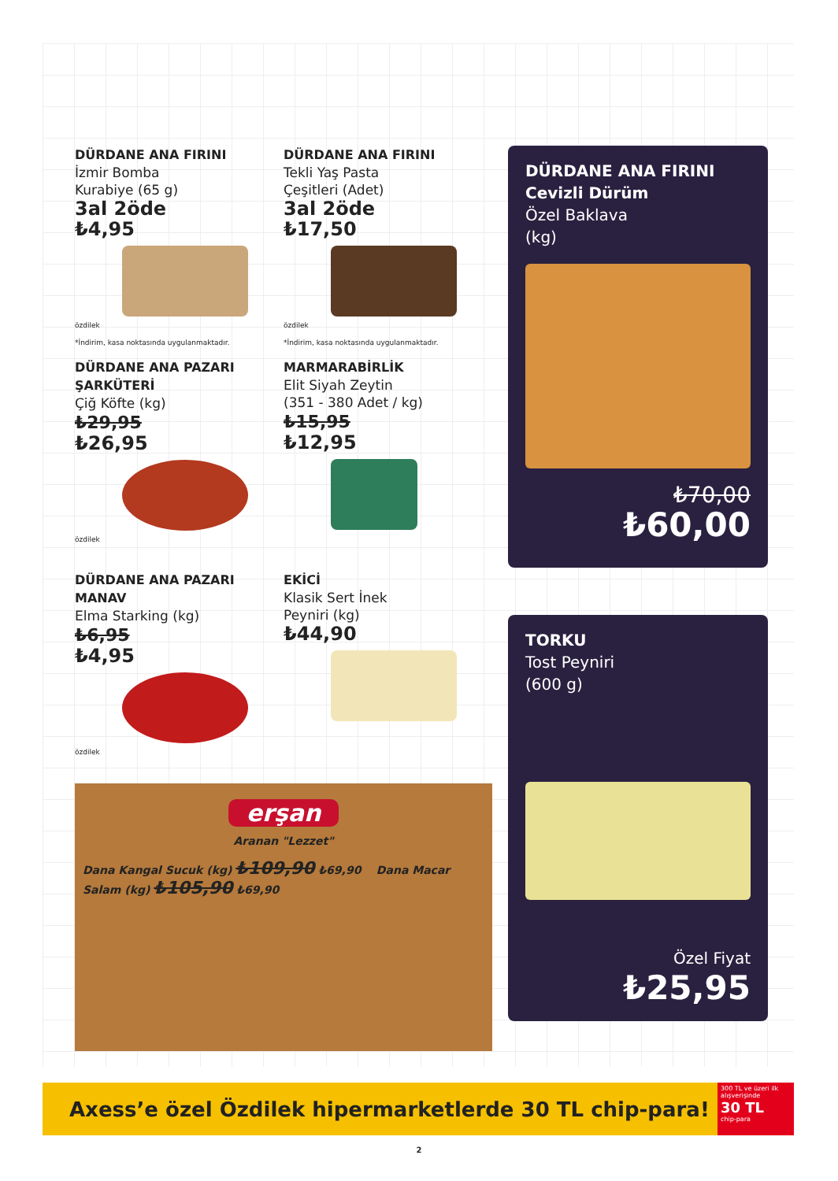DÜRDANE ANA FIRINI
İzmir Bomba
Kurabiye (65 g)
3al 2öde
₺4,95
özdilek
*İndirim, kasa noktasında uygulanmaktadır.
DÜRDANE ANA FIRINI
Tekli Yaş Pasta
Çeşitleri (Adet)
3al 2öde
₺17,50
özdilek
*İndirim, kasa noktasında uygulanmaktadır.
DÜRDANE ANA PAZARI
ŞARKÜTERİ
Çiğ Köfte (kg)
₺29,95
₺26,95
özdilek
MARMARABİRLİK
Elit Siyah Zeytin
(351 - 380 Adet / kg)
₺15,95
₺12,95
DÜRDANE ANA PAZARI
MANAV
Elma Starking (kg)
₺6,95
₺4,95
özdilek
EKİCİ
Klasik Sert İnek
Peyniri (kg)
₺44,90
erşan
Aranan "Lezzet"
Dana Kangal Sucuk (kg) ₺109,90 ₺69,90 Dana Macar Salam (kg) ₺105,90 ₺69,90
DÜRDANE ANA FIRINI
Cevizli Dürüm
Özel Baklava
(kg)
₺70,00
₺60,00
TORKU
Tost Peyniri
(600 g)
Özel Fiyat
₺25,95
Axess’e özel Özdilek hipermarketlerde 30 TL chip-para!
300 TL ve üzeri ilk alışverişinde
30 TL
chip-para
2